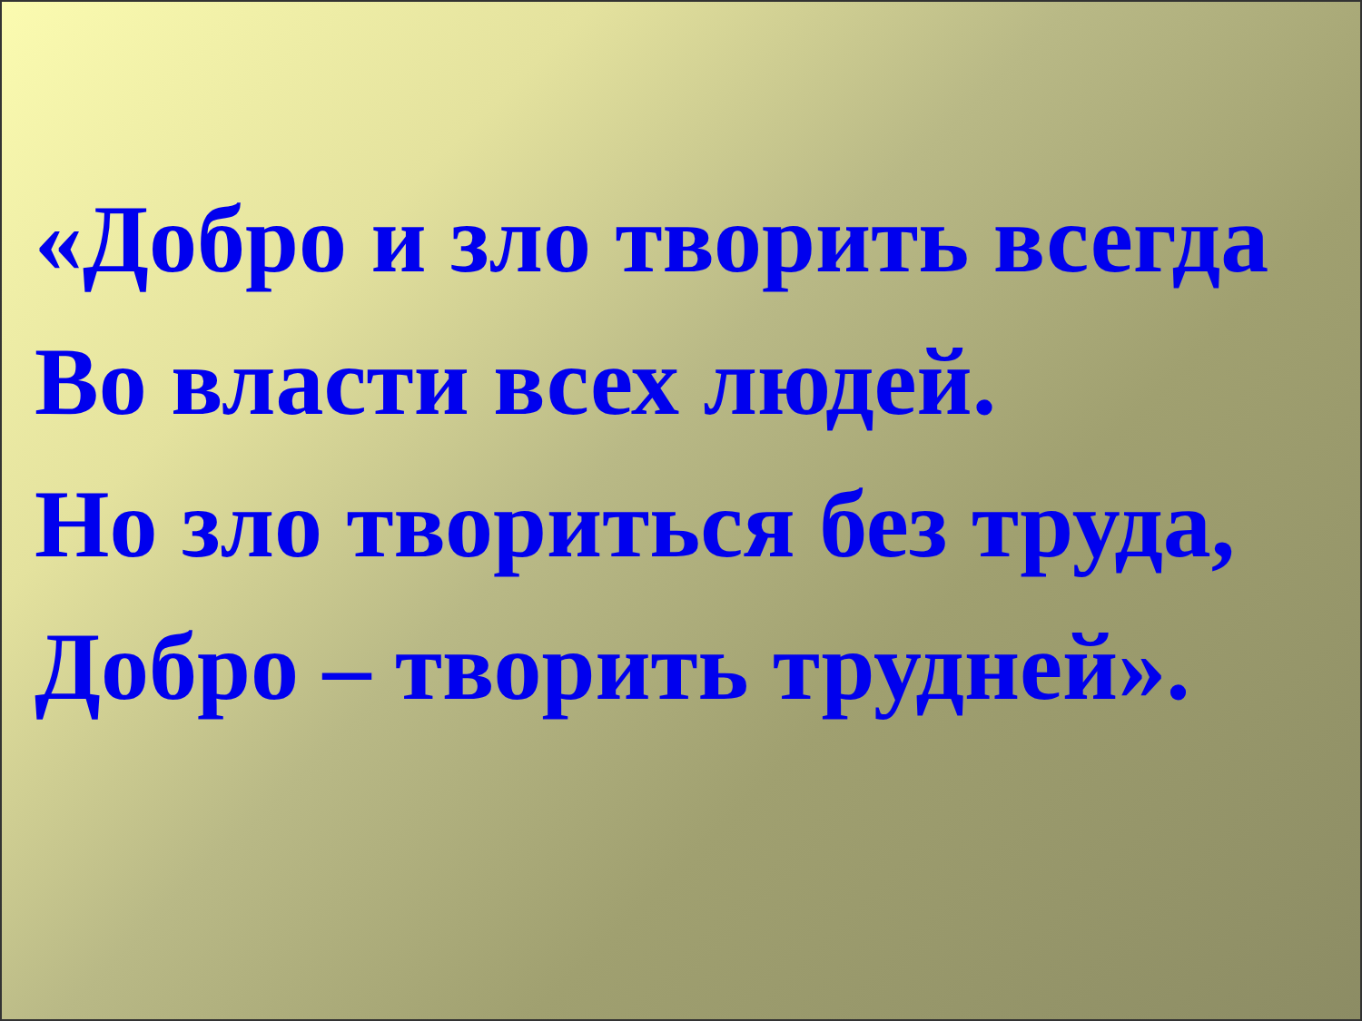«Добро и зло творить всегда
Во власти всех людей.
Но зло твориться без труда,
Добро – творить трудней».